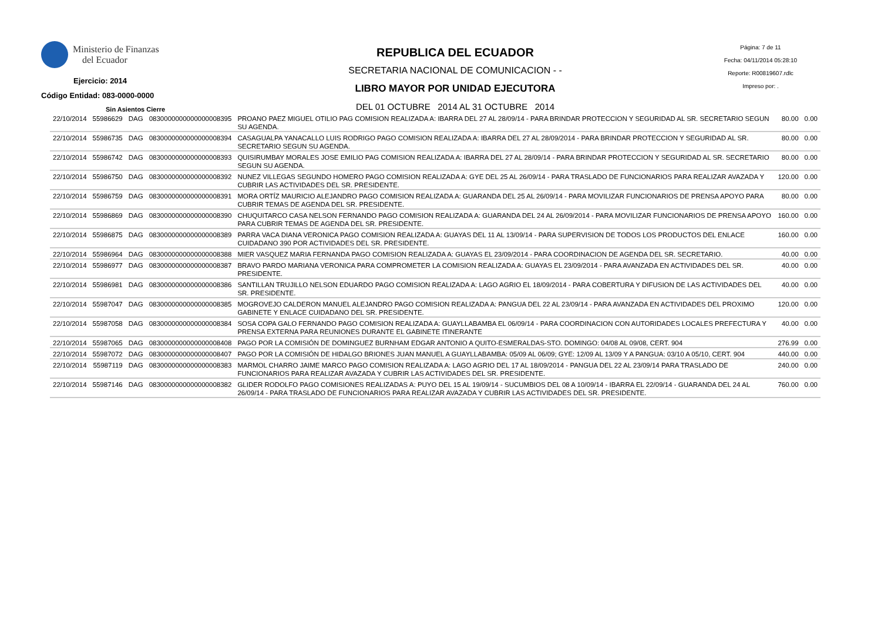Ministerio de Finanzas
del Ecuador
Ejercicio: 2014
Código Entidad: 083-0000-0000
Sin Asientos Cierre
REPUBLICA DEL ECUADOR
SECRETARIA NACIONAL DE COMUNICACION - -
LIBRO MAYOR POR UNIDAD EJECUTORA
DEL 01 OCTUBRE 2014 AL 31 OCTUBRE 2014
Página: 7 de 11
Fecha: 04/11/2014 05:28:10
Reporte: R00819607.rdlc
Impreso por: .
| 22/10/2014 | 55986629 | DAG | 0830000000000000008395 | PROANO PAEZ MIGUEL OTILIO PAG COMISION REALIZADA A: IBARRA DEL 27 AL 28/09/14 - PARA BRINDAR PROTECCION Y SEGURIDAD AL SR. SECRETARIO SEGUN SU AGENDA. | 80.00 | 0.00 |
| 22/10/2014 | 55986735 | DAG | 0830000000000000008394 | CASAGUALPA YANACALLO LUIS RODRIGO PAGO COMISION REALIZADA A: IBARRA DEL 27 AL 28/09/2014 - PARA BRINDAR PROTECCION Y SEGURIDAD AL SR. SECRETARIO SEGUN SU AGENDA. | 80.00 | 0.00 |
| 22/10/2014 | 55986742 | DAG | 0830000000000000008393 | QUISIRUMBAY MORALES JOSE EMILIO PAG COMISION REALIZADA A: IBARRA DEL 27 AL 28/09/14 - PARA BRINDAR PROTECCION Y SEGURIDAD AL SR. SECRETARIO SEGUN SU AGENDA. | 80.00 | 0.00 |
| 22/10/2014 | 55986750 | DAG | 0830000000000000008392 | NUNEZ VILLEGAS SEGUNDO HOMERO PAGO COMISION REALIZADA A: GYE DEL 25 AL 26/09/14 - PARA TRASLADO DE FUNCIONARIOS PARA REALIZAR AVAZADA Y CUBRIR LAS ACTIVIDADES DEL SR. PRESIDENTE. | 120.00 | 0.00 |
| 22/10/2014 | 55986759 | DAG | 0830000000000000008391 | MORA ORTÍZ MAURICIO ALEJANDRO PAGO COMISION REALIZADA A: GUARANDA DEL 25 AL 26/09/14 - PARA MOVILIZAR FUNCIONARIOS DE PRENSA APOYO PARA CUBRIR TEMAS DE AGENDA DEL SR. PRESIDENTE. | 80.00 | 0.00 |
| 22/10/2014 | 55986869 | DAG | 0830000000000000008390 | CHUQUITARCO CASA NELSON FERNANDO PAGO COMISION REALIZADA A: GUARANDA DEL 24 AL 26/09/2014 - PARA MOVILIZAR FUNCIONARIOS DE PRENSA APOYO PARA CUBRIR TEMAS DE AGENDA DEL SR. PRESIDENTE. | 160.00 | 0.00 |
| 22/10/2014 | 55986875 | DAG | 0830000000000000008389 | PARRA VACA DIANA VERONICA PAGO COMISION REALIZADA A: GUAYAS DEL 11 AL 13/09/14 - PARA SUPERVISION DE TODOS LOS PRODUCTOS DEL ENLACE CUIDADANO 390 POR ACTIVIDADES DEL SR. PRESIDENTE. | 160.00 | 0.00 |
| 22/10/2014 | 55986964 | DAG | 0830000000000000008388 | MIER VASQUEZ MARIA FERNANDA PAGO COMISION REALIZADA A: GUAYAS EL 23/09/2014 - PARA COORDINACION DE AGENDA DEL SR. SECRETARIO. | 40.00 | 0.00 |
| 22/10/2014 | 55986977 | DAG | 0830000000000000008387 | BRAVO PARDO MARIANA VERONICA PARA COMPROMETER LA COMISION REALIZADA A: GUAYAS EL 23/09/2014 - PARA AVANZADA EN ACTIVIDADES DEL SR. PRESIDENTE. | 40.00 | 0.00 |
| 22/10/2014 | 55986981 | DAG | 0830000000000000008386 | SANTILLAN TRUJILLO NELSON EDUARDO PAGO COMISION REALIZADA A: LAGO AGRIO EL 18/09/2014 - PARA COBERTURA Y DIFUSION DE LAS ACTIVIDADES DEL SR. PRESIDENTE. | 40.00 | 0.00 |
| 22/10/2014 | 55987047 | DAG | 0830000000000000008385 | MOGROVEJO CALDERON MANUEL ALEJANDRO PAGO COMISION REALIZADA A: PANGUA DEL 22 AL 23/09/14 - PARA AVANZADA EN ACTIVIDADES DEL PROXIMO GABINETE Y ENLACE CUIDADANO DEL SR. PRESIDENTE. | 120.00 | 0.00 |
| 22/10/2014 | 55987058 | DAG | 0830000000000000008384 | SOSA COPA GALO FERNANDO PAGO COMISION REALIZADA A: GUAYLLABAMBA EL 06/09/14 - PARA COORDINACION CON AUTORIDADES LOCALES PREFECTURA Y PRENSA EXTERNA PARA REUNIONES DURANTE EL GABINETE ITINERANTE | 40.00 | 0.00 |
| 22/10/2014 | 55987065 | DAG | 0830000000000000008408 | PAGO POR LA COMISIÓN DE DOMINGUEZ BURNHAM EDGAR ANTONIO A QUITO-ESMERALDAS-STO. DOMINGO: 04/08 AL 09/08, CERT. 904 | 276.99 | 0.00 |
| 22/10/2014 | 55987072 | DAG | 0830000000000000008407 | PAGO POR LA COMISIÓN DE HIDALGO BRIONES JUAN MANUEL A GUAYLLABAMBA: 05/09 AL 06/09; GYE: 12/09 AL 13/09 Y A PANGUA: 03/10 A 05/10, CERT. 904 | 440.00 | 0.00 |
| 22/10/2014 | 55987119 | DAG | 0830000000000000008383 | MARMOL CHARRO JAIME MARCO PAGO COMISION REALIZADA A: LAGO AGRIO DEL 17 AL 18/09/2014 - PANGUA DEL 22 AL 23/09/14 PARA TRASLADO DE FUNCIONARIOS PARA REALIZAR AVAZADA Y CUBRIR LAS ACTIVIDADES DEL SR. PRESIDENTE. | 240.00 | 0.00 |
| 22/10/2014 | 55987146 | DAG | 0830000000000000008382 | GLIDER RODOLFO PAGO COMISIONES REALIZADAS A: PUYO DEL 15 AL 19/09/14 - SUCUMBIOS DEL 08 A 10/09/14 - IBARRA EL 22/09/14 - GUARANDA DEL 24 AL 26/09/14 - PARA TRASLADO DE FUNCIONARIOS PARA REALIZAR AVAZADA Y CUBRIR LAS ACTIVIDADES DEL SR. PRESIDENTE. | 760.00 | 0.00 |